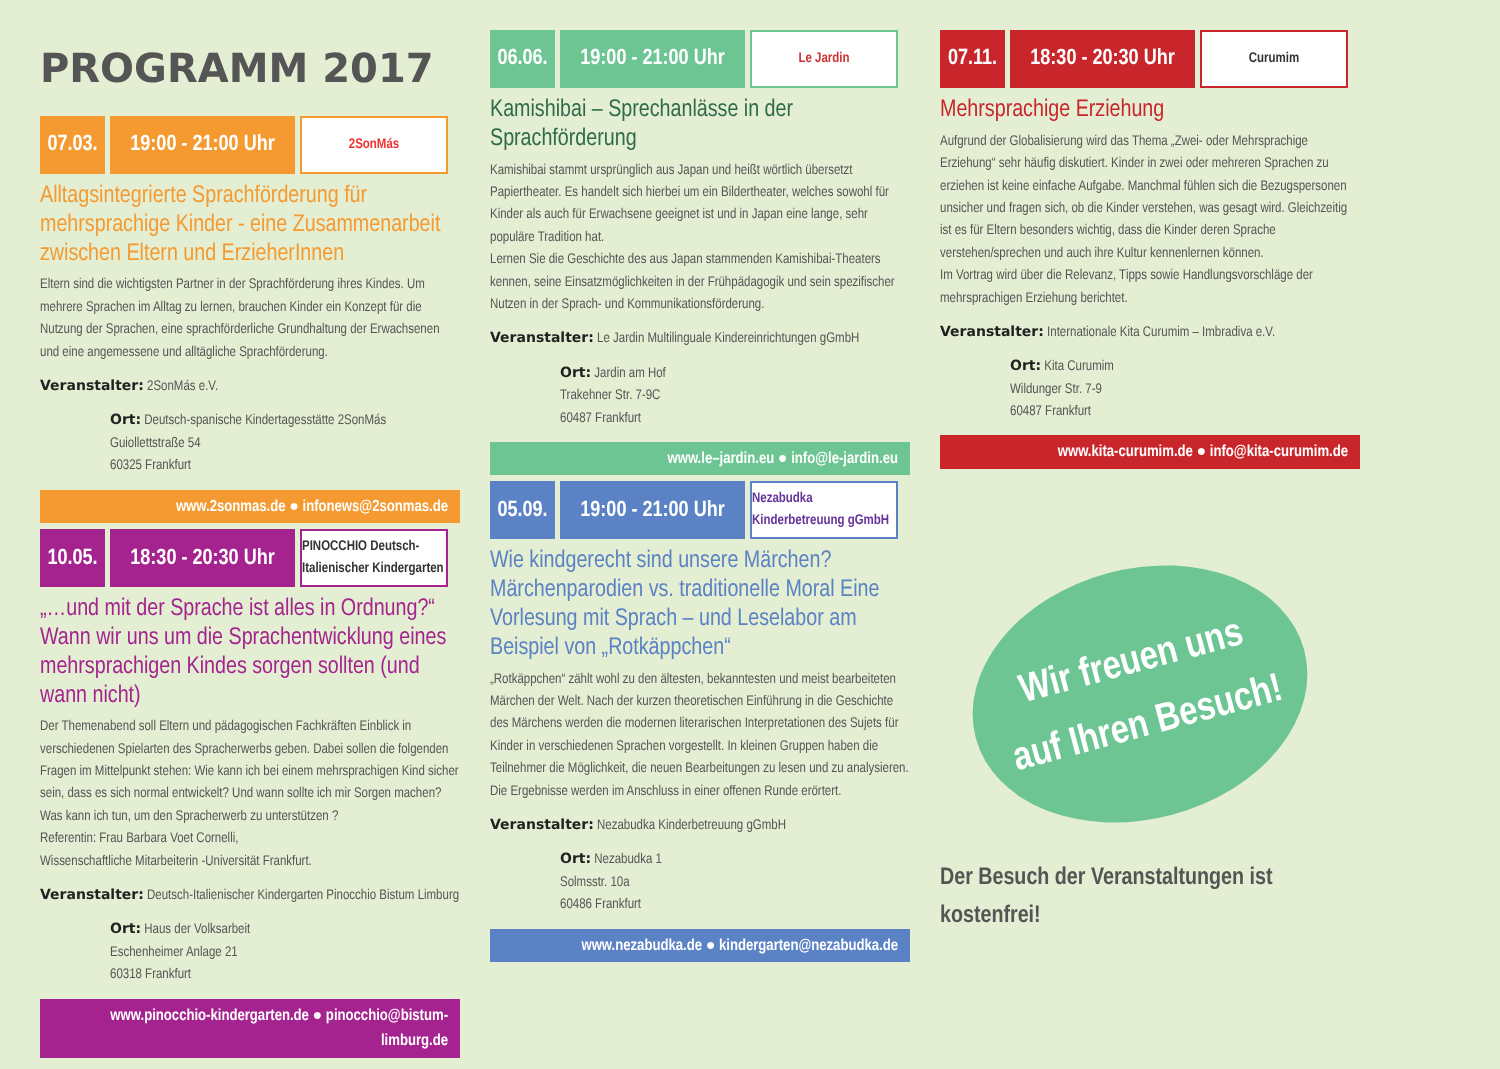PROGRAMM 2017
07.03.
19:00 - 21:00 Uhr
2SonMás
Alltagsintegrierte Sprachförderung für mehrsprachige Kinder - eine Zusammenarbeit zwischen Eltern und ErzieherInnen
Eltern sind die wichtigsten Partner in der Sprachförderung ihres Kindes. Um mehrere Sprachen im Alltag zu lernen, brauchen Kinder ein Konzept für die Nutzung der Sprachen, eine sprachförderliche Grundhaltung der Erwachsenen und eine angemessene und alltägliche Sprachförderung.
Veranstalter: 2SonMás e.V.
Ort: Deutsch-spanische Kindertagesstätte 2SonMás
Guiollettstraße 54
60325 Frankfurt
www.2sonmas.de ● infonews@2sonmas.de
10.05.
18:30 - 20:30 Uhr
PINOCCHIO Deutsch-Italienischer Kindergarten
„…und mit der Sprache ist alles in Ordnung?“ Wann wir uns um die Sprachentwicklung eines mehrsprachigen Kindes sorgen sollten (und wann nicht)
Der Themenabend soll Eltern und pädagogischen Fachkräften Einblick in verschiedenen Spielarten des Spracherwerbs geben. Dabei sollen die folgenden Fragen im Mittelpunkt stehen: Wie kann ich bei einem mehrsprachigen Kind sicher sein, dass es sich normal entwickelt? Und wann sollte ich mir Sorgen machen? Was kann ich tun, um den Spracherwerb zu unterstützen ?
Referentin: Frau Barbara Voet Cornelli,
Wissenschaftliche Mitarbeiterin -Universität Frankfurt.
Veranstalter: Deutsch-Italienischer Kindergarten Pinocchio Bistum Limburg
Ort: Haus der Volksarbeit
Eschenheimer Anlage 21
60318 Frankfurt
www.pinocchio-kindergarten.de ● pinocchio@bistum-limburg.de
06.06.
19:00 - 21:00 Uhr
Le Jardin
Kamishibai – Sprechanlässe in der Sprachförderung
Kamishibai stammt ursprünglich aus Japan und heißt wörtlich übersetzt Papiertheater. Es handelt sich hierbei um ein Bildertheater, welches sowohl für Kinder als auch für Erwachsene geeignet ist und in Japan eine lange, sehr populäre Tradition hat.
Lernen Sie die Geschichte des aus Japan stammenden Kamishibai-Theaters kennen, seine Einsatzmöglichkeiten in der Frühpädagogik und sein spezifischer Nutzen in der Sprach- und Kommunikationsförderung.
Veranstalter: Le Jardin Multilinguale Kindereinrichtungen gGmbH
Ort: Jardin am Hof
Trakehner Str. 7-9C
60487 Frankfurt
www.le–jardin.eu ● info@le-jardin.eu
05.09.
19:00 - 21:00 Uhr
Nezabudka Kinderbetreuung gGmbH
Wie kindgerecht sind unsere Märchen? Märchenparodien vs. traditionelle Moral Eine Vorlesung mit Sprach – und Leselabor am Beispiel von „Rotkäppchen“
„Rotkäppchen“ zählt wohl zu den ältesten, bekanntesten und meist bearbeiteten Märchen der Welt. Nach der kurzen theoretischen Einführung in die Geschichte des Märchens werden die modernen literarischen Interpretationen des Sujets für Kinder in verschiedenen Sprachen vorgestellt. In kleinen Gruppen haben die Teilnehmer die Möglichkeit, die neuen Bearbeitungen zu lesen und zu analysieren. Die Ergebnisse werden im Anschluss in einer offenen Runde erörtert.
Veranstalter: Nezabudka Kinderbetreuung gGmbH
Ort: Nezabudka 1
Solmsstr. 10a
60486 Frankfurt
www.nezabudka.de ● kindergarten@nezabudka.de
07.11.
18:30 - 20:30 Uhr
Curumim
Mehrsprachige Erziehung
Aufgrund der Globalisierung wird das Thema „Zwei- oder Mehrsprachige Erziehung“ sehr häufig diskutiert. Kinder in zwei oder mehreren Sprachen zu erziehen ist keine einfache Aufgabe. Manchmal fühlen sich die Bezugspersonen unsicher und fragen sich, ob die Kinder verstehen, was gesagt wird. Gleichzeitig ist es für Eltern besonders wichtig, dass die Kinder deren Sprache verstehen/sprechen und auch ihre Kultur kennenlernen können.
Im Vortrag wird über die Relevanz, Tipps sowie Handlungsvorschläge der mehrsprachigen Erziehung berichtet.
Veranstalter: Internationale Kita Curumim – Imbradiva e.V.
Ort: Kita Curumim
Wildunger Str. 7-9
60487 Frankfurt
www.kita-curumim.de ● info@kita-curumim.de
Wir freuen uns
auf Ihren Besuch!
Der Besuch der Veranstaltungen ist kostenfrei!